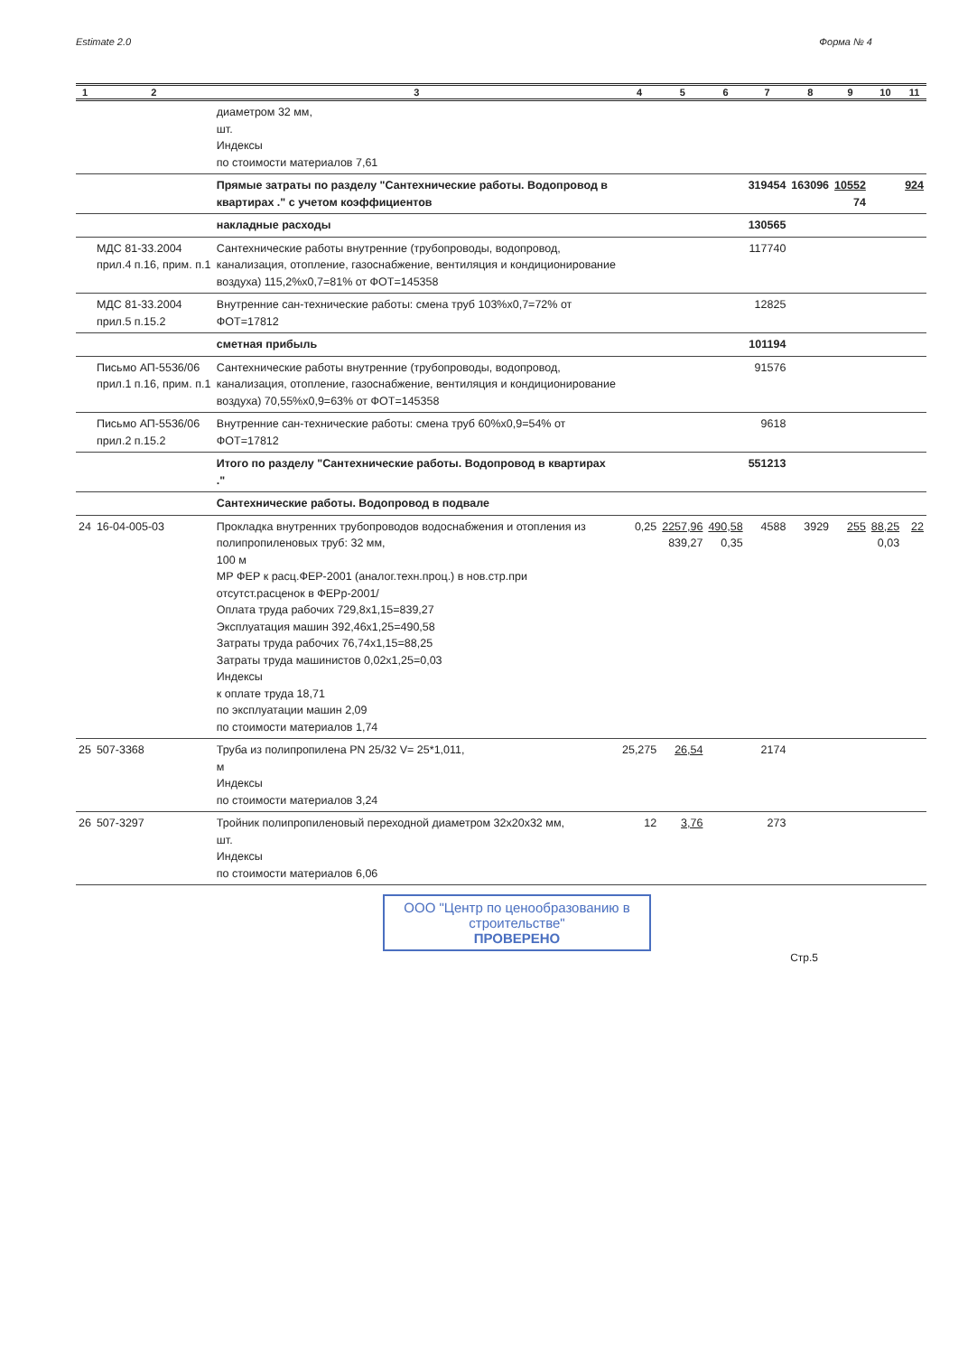Estimate 2.0 Форма № 4
| 1 | 2 | 3 | 4 | 5 | 6 | 7 | 8 | 9 | 10 | 11 |
| --- | --- | --- | --- | --- | --- | --- | --- | --- | --- | --- |
| | | диаметром 32 мм, шт. Индексы по стоимости материалов 7,61 | | | | | | | | |
| | | Прямые затраты по разделу "Сантехнические работы. Водопровод в квартирах ." с учетом коэффициентов | | | | 319454 | 163096 | 10552 74 | | 924 |
| | | накладные расходы | | | | 130565 | | | | |
| | МДС 81-33.2004 прил.4 п.16, прим. п.1 | Сантехнические работы внутренние (трубопроводы, водопровод, канализация, отопление, газоснабжение, вентиляция и кондиционирование воздуха) 115,2%x0,7=81% от ФОТ=145358 | | | | 117740 | | | | |
| | МДС 81-33.2004 прил.5 п.15.2 | Внутренние сан-технические работы: смена труб 103%x0,7=72% от ФОТ=17812 | | | | 12825 | | | | |
| | | сметная прибыль | | | | 101194 | | | | |
| | Письмо АП-5536/06 прил.1 п.16, прим. п.1 | Сантехнические работы внутренние (трубопроводы, водопровод, канализация, отопление, газоснабжение, вентиляция и кондиционирование воздуха) 70,55%x0,9=63% от ФОТ=145358 | | | | 91576 | | | | |
| | Письмо АП-5536/06 прил.2 п.15.2 | Внутренние сан-технические работы: смена труб 60%x0,9=54% от ФОТ=17812 | | | | 9618 | | | | |
| | | Итого по разделу "Сантехнические работы. Водопровод в квартирах ." | | | | 551213 | | | | |
| | | Сантехнические работы. Водопровод в подвале | | | | | | | | |
| 24 | 16-04-005-03 | Прокладка внутренних трубопроводов водоснабжения и отопления из полипропиленовых труб: 32 мм, 100 м МР ФЕР к расц.ФЕР-2001 (аналог.техн.проц.) в нов.стр.при отсутст.расценок в ФЕРр-2001/ Оплата труда рабочих 729,8x1,15=839,27 Эксплуатация машин 392,46x1,25=490,58 Затраты труда рабочих 76,74x1,15=88,25 Затраты труда машинистов 0,02x1,25=0,03 Индексы к оплате труда 18,71 по эксплуатации машин 2,09 по стоимости материалов 1,74 | 0,25 | 2257,96 839,27 | 490,58 0,35 | 4588 | 3929 | 255 | 88,25 0,03 | 22 |
| 25 | 507-3368 | Труба из полипропилена PN 25/32 V= 25*1,011, м Индексы по стоимости материалов 3,24 | 25,275 | 26,54 | | 2174 | | | | |
| 26 | 507-3297 | Тройник полипропиленовый переходной диаметром 32x20x32 мм, шт. Индексы по стоимости материалов 6,06 | 12 | 3,76 | | 273 | | | | |
ООО "Центр по ценообразованию в строительстве"
ПРОВЕРЕНО
Стр.5